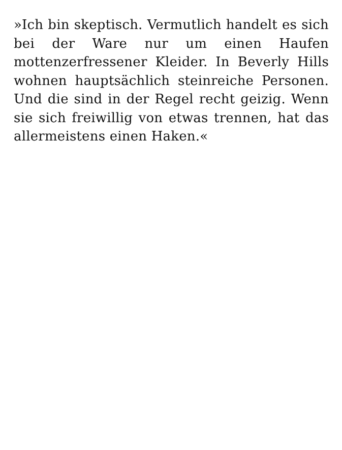»Ich bin skeptisch. Vermutlich handelt es sich bei der Ware nur um einen Haufen mottenzerfressener Kleider. In Beverly Hills wohnen hauptsächlich steinreiche Personen. Und die sind in der Regel recht geizig. Wenn sie sich freiwillig von etwas trennen, hat das allermeistens einen Haken.«